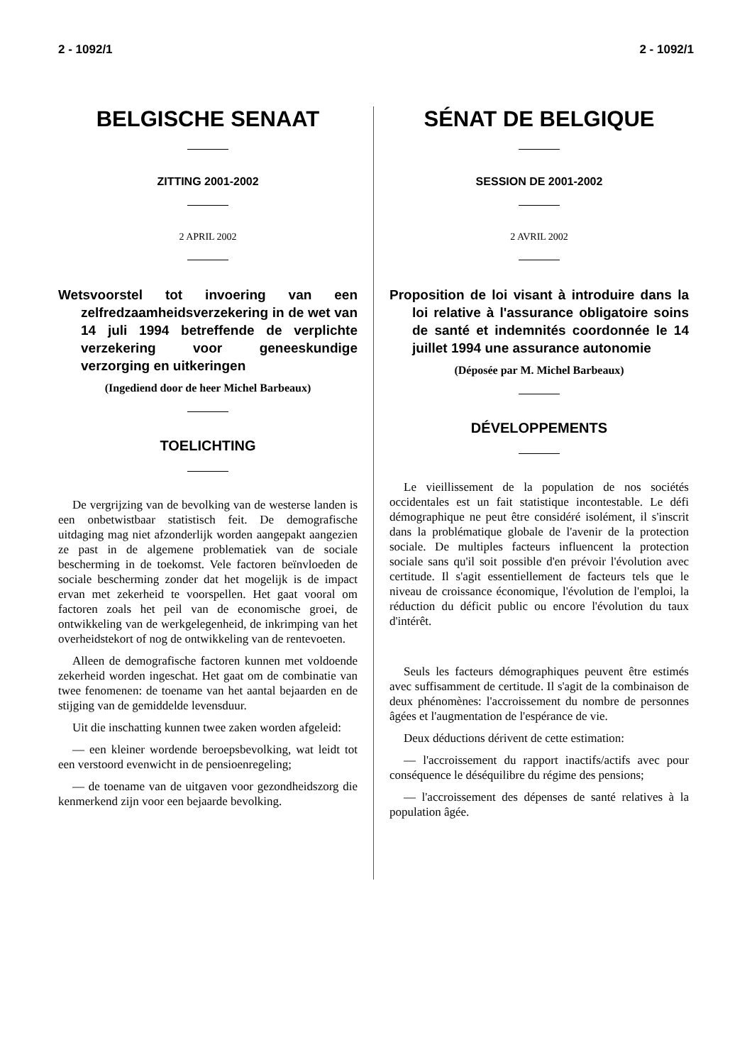2 - 1092/1 2 - 1092/1
BELGISCHE SENAAT
ZITTING 2001-2002
2 APRIL 2002
Wetsvoorstel tot invoering van een zelfredzaamheidsverzekering in de wet van 14 juli 1994 betreffende de verplichte verzekering voor geneeskundige verzorging en uitkeringen
(Ingediend door de heer Michel Barbeaux)
TOELICHTING
De vergrijzing van de bevolking van de westerse landen is een onbetwistbaar statistisch feit. De demografische uitdaging mag niet afzonderlijk worden aangepakt aangezien ze past in de algemene problematiek van de sociale bescherming in de toekomst. Vele factoren beïnvloeden de sociale bescherming zonder dat het mogelijk is de impact ervan met zekerheid te voorspellen. Het gaat vooral om factoren zoals het peil van de economische groei, de ontwikkeling van de werkgelegenheid, de inkrimping van het overheidstekort of nog de ontwikkeling van de rentevoeten.
Alleen de demografische factoren kunnen met voldoende zekerheid worden ingeschat. Het gaat om de combinatie van twee fenomenen: de toename van het aantal bejaarden en de stijging van de gemiddelde levensduur.
Uit die inschatting kunnen twee zaken worden afgeleid:
— een kleiner wordende beroepsbevolking, wat leidt tot een verstoord evenwicht in de pensioenregeling;
— de toename van de uitgaven voor gezondheidszorg die kenmerkend zijn voor een bejaarde bevolking.
SÉNAT DE BELGIQUE
SESSION DE 2001-2002
2 AVRIL 2002
Proposition de loi visant à introduire dans la loi relative à l'assurance obligatoire soins de santé et indemnités coordonnée le 14 juillet 1994 une assurance autonomie
(Déposée par M. Michel Barbeaux)
DÉVELOPPEMENTS
Le vieillissement de la population de nos sociétés occidentales est un fait statistique incontestable. Le défi démographique ne peut être considéré isolément, il s'inscrit dans la problématique globale de l'avenir de la protection sociale. De multiples facteurs influencent la protection sociale sans qu'il soit possible d'en prévoir l'évolution avec certitude. Il s'agit essentiellement de facteurs tels que le niveau de croissance économique, l'évolution de l'emploi, la réduction du déficit public ou encore l'évolution du taux d'intérêt.
Seuls les facteurs démographiques peuvent être estimés avec suffisamment de certitude. Il s'agit de la combinaison de deux phénomènes: l'accroissement du nombre de personnes âgées et l'augmentation de l'espérance de vie.
Deux déductions dérivent de cette estimation:
— l'accroissement du rapport inactifs/actifs avec pour conséquence le déséquilibre du régime des pensions;
— l'accroissement des dépenses de santé relatives à la population âgée.